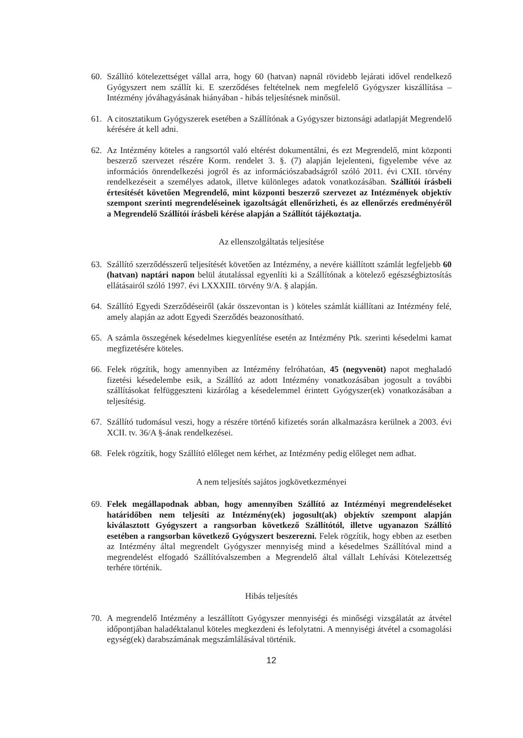60. Szállító kötelezettséget vállal arra, hogy 60 (hatvan) napnál rövidebb lejárati idővel rendelkező Gyógyszert nem szállít ki. E szerződéses feltételnek nem megfelelő Gyógyszer kiszállítása – Intézmény jóváhagyásának hiányában - hibás teljesítésnek minősül.
61. A citosztatikum Gyógyszerek esetében a Szállítónak a Gyógyszer biztonsági adatlapját Megrendelő kérésére át kell adni.
62. Az Intézmény köteles a rangsortól való eltérést dokumentálni, és ezt Megrendelő, mint központi beszerző szervezet részére Korm. rendelet 3. §. (7) alapján lejelenteni, figyelembe véve az információs önrendelkezési jogról és az információszabadságról szóló 2011. évi CXII. törvény rendelkezéseit a személyes adatok, illetve különleges adatok vonatkozásában. Szállítói írásbeli értesítését követően Megrendelő, mint központi beszerző szervezet az Intézmények objektív szempont szerinti megrendeléseinek igazoltságát ellenőrizheti, és az ellenőrzés eredményéről a Megrendelő Szállítói írásbeli kérése alapján a Szállítót tájékoztatja.
Az ellenszolgáltatás teljesítése
63. Szállító szerződésszerű teljesítését követően az Intézmény, a nevére kiállított számlát legfeljebb 60 (hatvan) naptári napon belül átutalással egyenlíti ki a Szállítónak a kötelező egészségbiztosítás ellátásairól szóló 1997. évi LXXXIII. törvény 9/A. § alapján.
64. Szállító Egyedi Szerződéseiről (akár összevontan is ) köteles számlát kiállítani az Intézmény felé, amely alapján az adott Egyedi Szerződés beazonosítható.
65. A számla összegének késedelmes kiegyenlítése esetén az Intézmény Ptk. szerinti késedelmi kamat megfizetésére köteles.
66. Felek rögzítik, hogy amennyiben az Intézmény felróhatóan, 45 (negyvenöt) napot meghaladó fizetési késedelembe esik, a Szállító az adott Intézmény vonatkozásában jogosult a további szállításokat felfüggeszteni kizárólag a késedelemmel érintett Gyógyszer(ek) vonatkozásában a teljesítésig.
67. Szállító tudomásul veszi, hogy a részére történő kifizetés során alkalmazásra kerülnek a 2003. évi XCII. tv. 36/A §-ának rendelkezései.
68. Felek rögzítik, hogy Szállító előleget nem kérhet, az Intézmény pedig előleget nem adhat.
A nem teljesítés sajátos jogkövetkezményei
69. Felek megállapodnak abban, hogy amennyiben Szállító az Intézményi megrendeléseket határidőben nem teljesíti az Intézmény(ek) jogosult(ak) objektív szempont alapján kiválasztott Gyógyszert a rangsorban következő Szállítótól, illetve ugyanazon Szállító esetében a rangsorban következő Gyógyszert beszerezni. Felek rögzítik, hogy ebben az esetben az Intézmény által megrendelt Gyógyszer mennyiség mind a késedelmes Szállítóval mind a megrendelést elfogadó Szállítóvalszemben a Megrendelő által vállalt Lehívási Kötelezettség terhére történik.
Hibás teljesítés
70. A megrendelő Intézmény a leszállított Gyógyszer mennyiségi és minőségi vizsgálatát az átvétel időpontjában haladéktalanul köteles megkezdeni és lefolytatni. A mennyiségi átvétel a csomagolási egység(ek) darabszámának megszámlálásával történik.
12